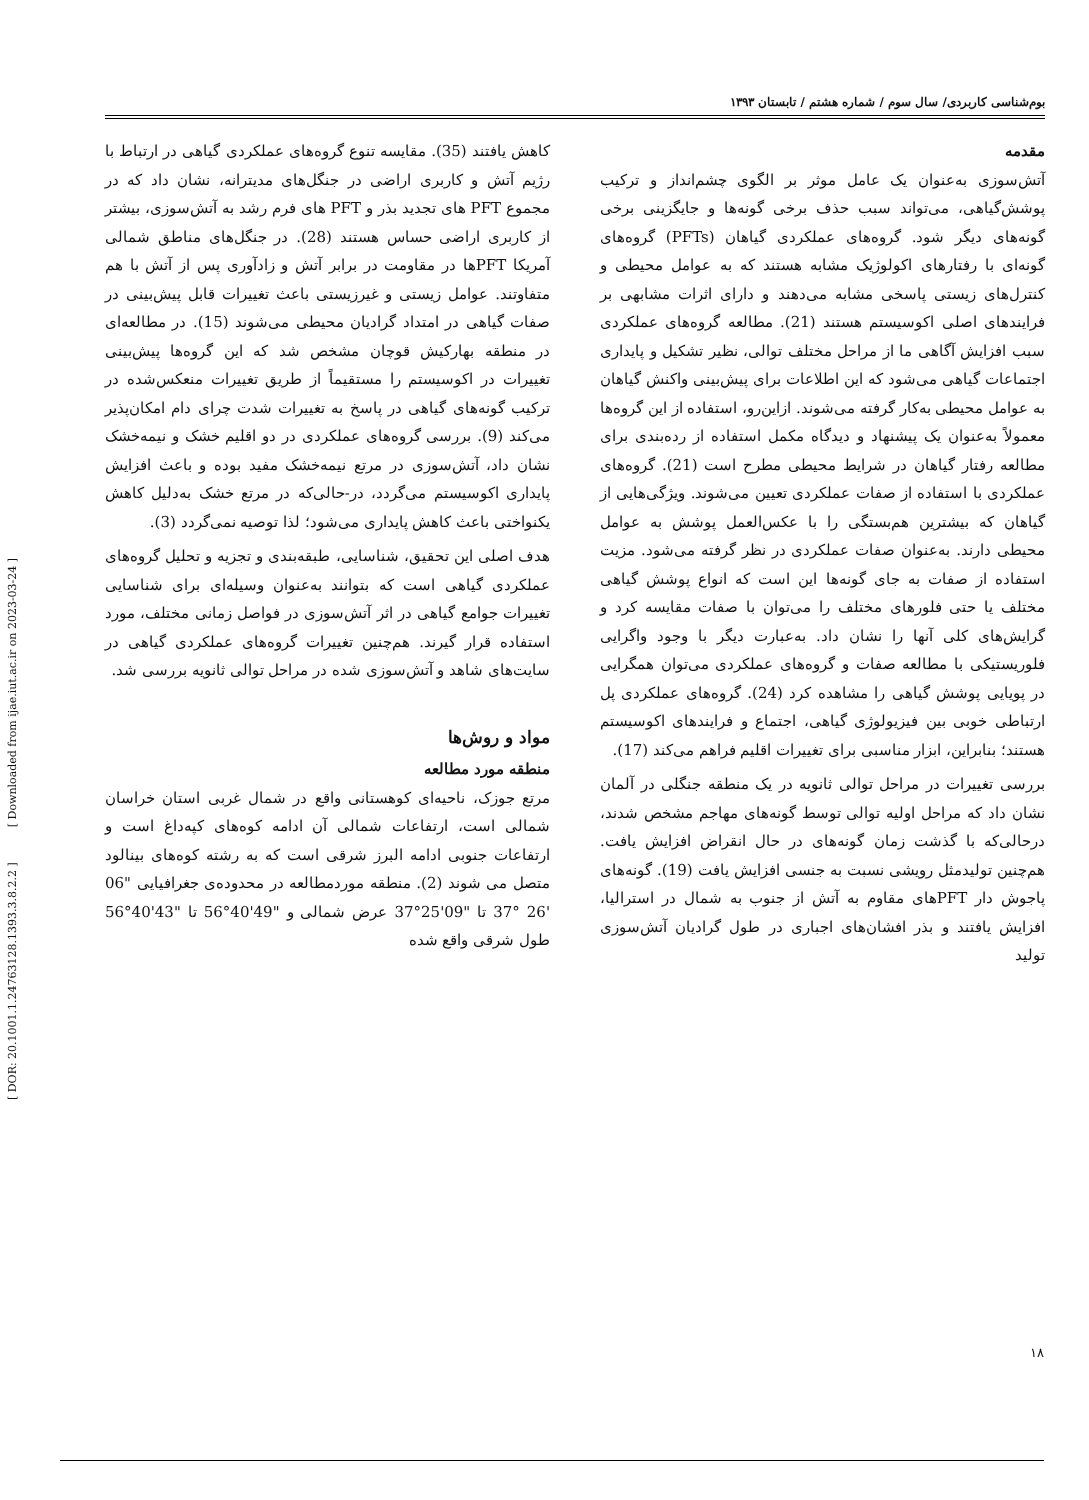[ DOR: 20.1001.1.24763128.1393.3.8.2.2 ] [ Downloaded from ijae.iut.ac.ir on 2023-03-24 ]
بوم‌شناسی کاربردی/ سال سوم / شماره هشتم / تابستان ۱۳۹۳
مقدمه
آتش‌سوزی به‌عنوان یک عامل موثر بر الگوی چشم‌انداز و ترکیب پوشش‌گیاهی، می‌تواند سبب حذف برخی گونه‌ها و جایگزینی برخی گونه‌های دیگر شود. گروه‌های عملکردی گیاهان (PFTs) گروه‌های گونه‌ای با رفتارهای اکولوژیک مشابه هستند که به عوامل محیطی و کنترل‌های زیستی پاسخی مشابه می‌دهند و دارای اثرات مشابهی بر فرایندهای اصلی اکوسیستم هستند (21). مطالعه گروه‌های عملکردی سبب افزایش آگاهی ما از مراحل مختلف توالی، نظیر تشکیل و پایداری اجتماعات گیاهی می‌شود که این اطلاعات برای پیش‌بینی واکنش گیاهان به عوامل محیطی به‌کار گرفته می‌شوند. ازاین‌رو، استفاده از این گروه‌ها معمولاً به‌عنوان یک پیشنهاد و دیدگاه مکمل استفاده از رده‌بندی برای مطالعه رفتار گیاهان در شرایط محیطی مطرح است (21). گروه‌های عملکردی با استفاده از صفات عملکردی تعیین می‌شوند. ویژگی‌هایی از گیاهان که بیشترین هم‌بستگی را با عکس‌العمل پوشش به عوامل محیطی دارند. به‌عنوان صفات عملکردی در نظر گرفته می‌شود. مزیت استفاده از صفات به جای گونه‌ها این است که انواع پوشش گیاهی مختلف یا حتی فلورهای مختلف را می‌توان با صفات مقایسه کرد و گرایش‌های کلی آنها را نشان داد. به‌عبارت دیگر با وجود واگرایی فلوریستیکی با مطالعه صفات و گروه‌های عملکردی می‌توان همگرایی در پویایی پوشش گیاهی را مشاهده کرد (24). گروه‌های عملکردی پل ارتباطی خوبی بین فیزیولوژی گیاهی، اجتماع و فرایندهای اکوسیستم هستند؛ بنابراین، ابزار مناسبی برای تغییرات اقلیم فراهم می‌کند (17).
بررسی تغییرات در مراحل توالی ثانویه در یک منطقه جنگلی در آلمان نشان داد که مراحل اولیه توالی توسط گونه‌های مهاجم مشخص شدند، درحالی‌که با گذشت زمان گونه‌های در حال انقراض افزایش یافت. هم‌چنین تولیدمثل رویشی نسبت به جنسی افزایش یافت (19). گونه‌های پاجوش دار PFTهای مقاوم به آتش از جنوب به شمال در استرالیا، افزایش یافتند و بذر افشان‌های اجباری در طول گرادیان آتش‌سوزی تولید
کاهش یافتند (35). مقایسه تنوع گروه‌های عملکردی گیاهی در ارتباط با رژیم آتش و کاربری اراضی در جنگل‌های مدیترانه، نشان داد که در مجموع PFT های تجدید بذر و PFT های فرم رشد به آتش‌سوزی، بیشتر از کاربری اراضی حساس هستند (28). در جنگل‌های مناطق شمالی آمریکا PFTها در مقاومت در برابر آتش و زادآوری پس از آتش با هم متفاوتند. عوامل زیستی و غیرزیستی باعث تغییرات قابل پیش‌بینی در صفات گیاهی در امتداد گرادیان محیطی می‌شوند (15). در مطالعه‌ای در منطقه بهارکیش قوچان مشخص شد که این گروه‌ها پیش‌بینی تغییرات در اکوسیستم را مستقیماً از طریق تغییرات منعکس‌شده در ترکیب گونه‌های گیاهی در پاسخ به تغییرات شدت چرای دام امکان‌پذیر می‌کند (9). بررسی گروه‌های عملکردی در دو اقلیم خشک و نیمه‌خشک نشان داد، آتش‌سوزی در مرتع نیمه‌خشک مفید بوده و باعث افزایش پایداری اکوسیستم می‌گردد، در-حالی‌که در مرتع خشک به‌دلیل کاهش یکنواختی باعث کاهش پایداری می‌شود؛ لذا توصیه نمی‌گردد (3).
هدف اصلی این تحقیق، شناسایی، طبقه‌بندی و تجزیه و تحلیل گروه‌های عملکردی گیاهی است که بتوانند به‌عنوان وسیله‌ای برای شناسایی تغییرات جوامع گیاهی در اثر آتش‌سوزی در فواصل زمانی مختلف، مورد استفاده قرار گیرند. هم‌چنین تغییرات گروه‌های عملکردی گیاهی در سایت‌های شاهد و آتش‌سوزی شده در مراحل توالی ثانویه بررسی شد.
مواد و روش‌ها
منطقه مورد مطالعه
مرتع جوزک، ناحیه‌ای کوهستانی واقع در شمال غربی استان خراسان شمالی است، ارتفاعات شمالی آن ادامه کوه‌های کپه‌داغ است و ارتفاعات جنوبی ادامه البرز شرقی است که به رشته کوه‌های بینالود متصل می شوند (2). منطقه موردمطالعه در محدوده‌ی جغرافیایی "06 '26 °37 تا "09'25°37 عرض شمالی و "49'40°56 تا "43'40°56 طول شرقی واقع شده
۱۸